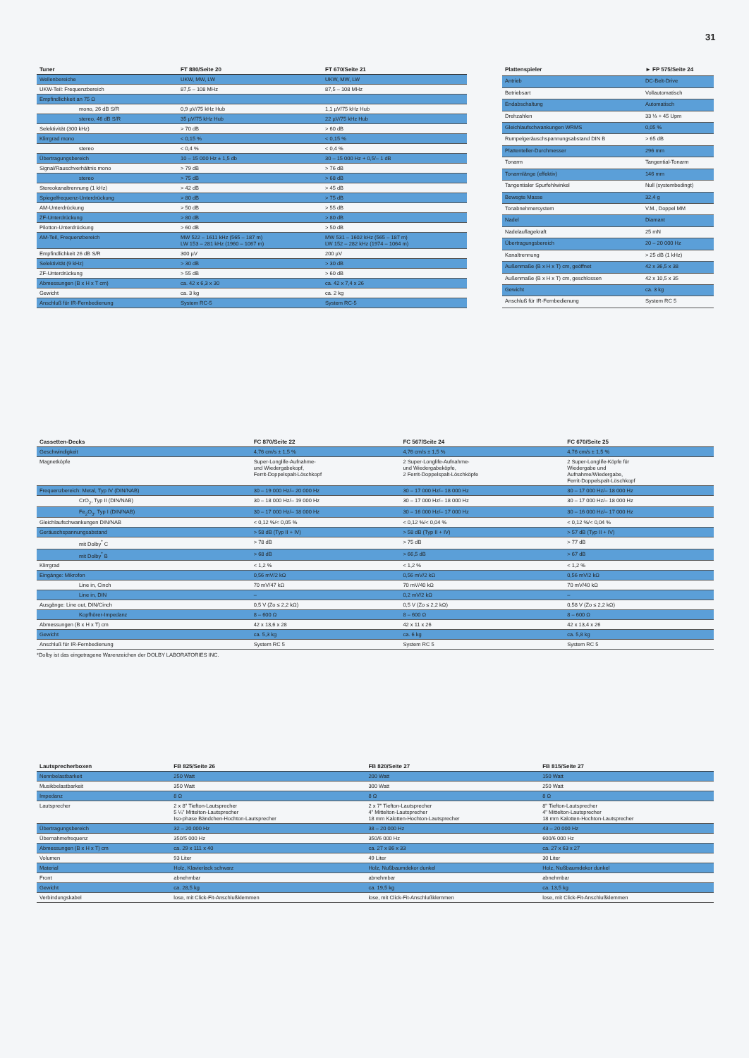31
| Tuner | FT 880/Seite 20 | FT 670/Seite 21 |
| --- | --- | --- |
| Wellenbereiche | UKW, MW, LW | UKW, MW, LW |
| UKW-Teil: Frequenzbereich | 87,5 – 108 MHz | 87,5 – 108 MHz |
| Empfindlichkeit an 75 Ω | | |
| mono, 26 dB S/R | 0,9 µV/75 kHz Hub | 1,1 µV/75 kHz Hub |
| stereo, 46 dB S/R | 35 µV/75 kHz Hub | 22 µV/75 kHz Hub |
| Selektivität (300 kHz) | > 70 dB | > 60 dB |
| Klirrgrad mono | < 0,15 % | < 0,15 % |
| stereo | < 0,4 % | < 0,4 % |
| Übertragungsbereich | 10 – 15 000 Hz ± 1,5 db | 30 – 15 000 Hz + 0,5/– 1 dB |
| Signal/Rauschverhältnis mono | > 79 dB | > 76 dB |
| stereo | > 75 dB | > 68 dB |
| Stereokanaltrennung (1 kHz) | > 42 dB | > 45 dB |
| Spiegelfrequenz-Unterdrückung | > 80 dB | > 75 dB |
| AM-Unterdrückung | > 50 dB | > 55 dB |
| ZF-Unterdrückung | > 80 dB | > 80 dB |
| Pilotton-Unterdrückung | > 60 dB | > 50 dB |
| AM-Teil, Frequenzbereich | MW 522 – 1611 kHz (565 – 187 m) LW 153 – 281 kHz (1960 – 1067 m) | MW 531 – 1602 kHz (565 – 187 m) LW 152 – 282 kHz (1974 – 1064 m) |
| Empfindlichkeit 26 dB S/R | 300 µV | 200 µV |
| Selektivität (9 kHz) | > 30 dB | > 30 dB |
| ZF-Unterdrückung | > 55 dB | > 60 dB |
| Abmessungen (B x H x T cm) | ca. 42 x 6,3 x 30 | ca. 42 x 7,4 x 26 |
| Gewicht | ca. 3 kg | ca. 2 kg |
| Anschluß für IR-Fernbedienung | System RC-5 | System RC-5 |
| Plattenspieler | ► FP 575/Seite 24 |
| --- | --- |
| Antrieb | DC-Belt-Drive |
| Betriebsart | Vollautomatisch |
| Endabschaltung | Automatisch |
| Drehzahlen | 33 ⅓ + 45 Upm |
| Gleichlaufschwankungen WRMS | 0,05 % |
| Rumpelgeräuschspannungsabstand DIN B | > 65 dB |
| Plattenteller-Durchmesser | 296 mm |
| Tonarm | Tangential-Tonarm |
| Tonarmlänge (effektiv) | 146 mm |
| Tangentialer Spurfehlwinkel | Null (systembedingt) |
| Bewegte Masse | 32,4 g |
| Tonabnehmersystem | V.M., Doppel MM |
| Nadel | Diamant |
| Nadelauflagekraft | 25 mN |
| Übertragungsbereich | 20 – 20 000 Hz |
| Kanaltrennung | > 25 dB (1 kHz) |
| Außenmaße (B x H x T) cm, geöffnet | 42 x 36,5 x 38 |
| Außenmaße (B x H x T) cm, geschlossen | 42 x 10,5 x 35 |
| Gewicht | ca. 3 kg |
| Anschluß für IR-Fernbedienung | System RC 5 |
| Cassetten-Decks | FC 870/Seite 22 | FC 567/Seite 24 | FC 670/Seite 25 |
| --- | --- | --- | --- |
| Geschwindigkeit | 4,76 cm/s ± 1,5 % | 4,76 cm/s ± 1,5 % | 4,76 cm/s ± 1,5 % |
| Magnetköpfe | Super-Longlife-Aufnahme- und Wiedergabekopf, Ferrit-Doppelspalt-Löschkopf | 2 Super-Longlife-Aufnahme- und Wiedergabeköpfe, 2 Ferrit-Doppelspalt-Löschköpfe | 2 Super-Longlife-Köpfe für Wiedergabe und Aufnahme/Wiedergabe, Ferrit-Doppelspalt-Löschkopf |
| Frequenzbereich: Metal, Typ IV (DIN/NAB) | 30 – 19 000 Hz/– 20 000 Hz | 30 – 17 000 Hz/– 18 000 Hz | 30 – 17 000 Hz/– 18 000 Hz |
| CrO<sub>2</sub>, Typ II (DIN/NAB) | 30 – 18 000 Hz/– 19 000 Hz | 30 – 17 000 Hz/– 18 000 Hz | 30 – 17 000 Hz/– 18 000 Hz |
| Fe<sub>2</sub>O<sub>3</sub>, Typ I (DIN/NAB) | 30 – 17 000 Hz/– 18 000 Hz | 30 – 16 000 Hz/– 17 000 Hz | 30 – 16 000 Hz/– 17 000 Hz |
| Gleichlaufschwankungen DIN/NAB | < 0,12 %/< 0,05 % | < 0,12 %/< 0,04 % | < 0,12 %/< 0,04 % |
| Geräuschspannungsabstand | > 58 dB (Typ II + IV) | > 58 dB (Typ II + IV) | > 57 dB (Typ II + IV) |
| mit Dolby<sup>*</sup> C | > 78 dB | > 75 dB | > 77 dB |
| mit Dolby<sup>*</sup> B | > 68 dB | > 66,5 dB | > 67 dB |
| Klirrgrad | < 1,2 % | < 1,2 % | < 1,2 % |
| Eingänge: Mikrofon | 0,56 mV/2 kΩ | 0,56 mV/2 kΩ | 0,56 mV/2 kΩ |
| Line in, Cinch | 70 mV/47 kΩ | 70 mV/40 kΩ | 70 mV/40 kΩ |
| Line in, DIN | – | 0,2 mV/2 kΩ | – |
| Ausgänge: Line out, DIN/Cinch | 0,5 V (Zo ≤ 2,2 kΩ) | 0,5 V (Zo ≤ 2,2 kΩ) | 0,58 V (Zo ≤ 2,2 kΩ) |
| Kopfhörer-Impedanz | 8 – 600 Ω | 8 – 600 Ω | 8 – 600 Ω |
| Abmessungen (B x H x T) cm | 42 x 13,6 x 28 | 42 x 11 x 26 | 42 x 13,4 x 26 |
| Gewicht | ca. 5,3 kg | ca. 6 kg | ca. 5,8 kg |
| Anschluß für IR-Fernbedienung | System RC 5 | System RC 5 | System RC 5 |
*Dolby ist das eingetragene Warenzeichen der DOLBY LABORATORIES INC.
| Lautsprecherboxen | FB 825/Seite 26 | FB 820/Seite 27 | FB 815/Seite 27 |
| --- | --- | --- | --- |
| Nennbelastbarkeit | 250 Watt | 200 Watt | 150 Watt |
| Musikbelastbarkeit | 350 Watt | 300 Watt | 250 Watt |
| Impedanz | 8 Ω | 8 Ω | 8 Ω |
| Lautsprecher | 2 x 8" Tiefton-Lautsprecher 5 ¼" Mittelton-Lautsprecher Iso-phase Bändchen-Hochton-Lautsprecher | 2 x 7" Tiefton-Lautsprecher 4" Mittelton-Lautsprecher 18 mm Kalotten-Hochton-Lautsprecher | 8" Tiefton-Lautsprecher 4" Mittelton-Lautsprecher 18 mm Kalotten-Hochton-Lautsprecher |
| Übertragungsbereich | 32 – 20 000 Hz | 38 – 20 000 Hz | 43 – 20 000 Hz |
| Übernahmefrequenz | 350/5 000 Hz | 350/6 000 Hz | 600/6 000 Hz |
| Abmessungen (B x H x T) cm | ca. 29 x 111 x 40 | ca. 27 x 86 x 33 | ca. 27 x 63 x 27 |
| Volumen | 93 Liter | 49 Liter | 30 Liter |
| Material | Holz, Klavierlack schwarz | Holz, Nußbaumdekor dunkel | Holz, Nußbaumdekor dunkel |
| Front | abnehmbar | abnehmbar | abnehmbar |
| Gewicht | ca. 28,5 kg | ca. 19,5 kg | ca. 13,5 kg |
| Verbindungskabel | lose, mit Click-Fit-Anschlußklemmen | lose, mit Click-Fit-Anschlußklemmen | lose, mit Click-Fit-Anschlußklemmen |